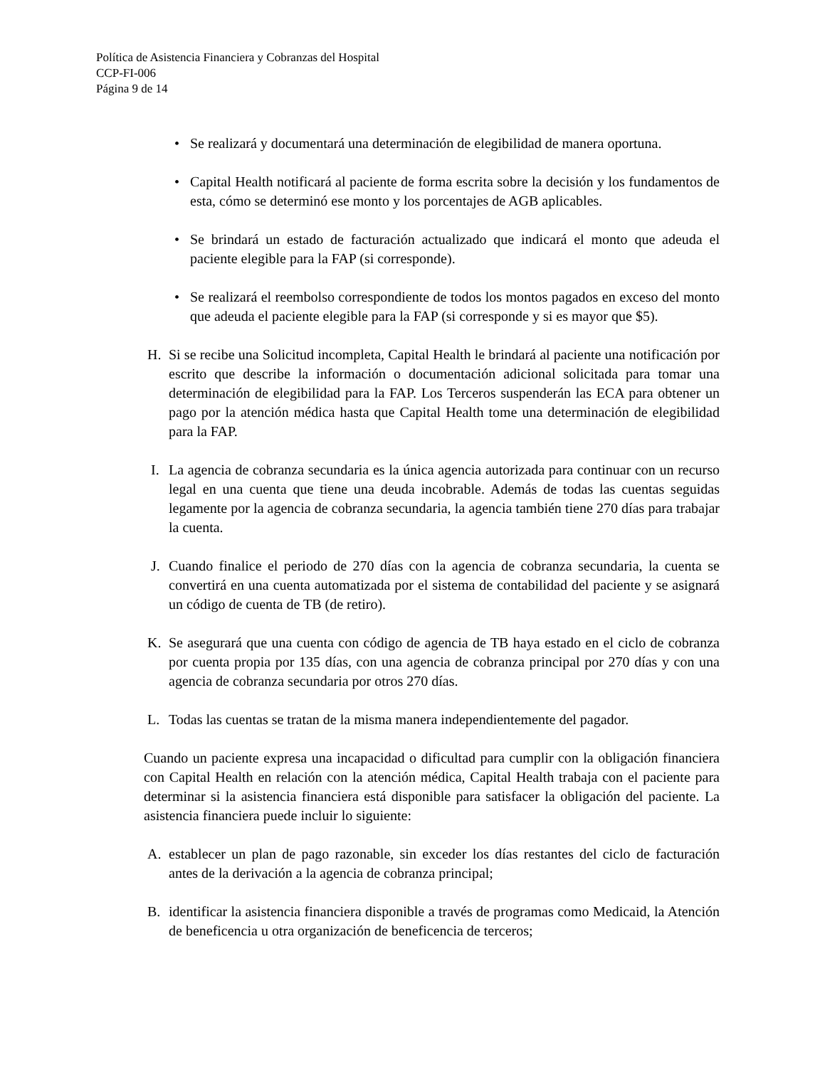Política de Asistencia Financiera y Cobranzas del Hospital
CCP-FI-006
Página 9 de 14
• Se realizará y documentará una determinación de elegibilidad de manera oportuna.
• Capital Health notificará al paciente de forma escrita sobre la decisión y los fundamentos de esta, cómo se determinó ese monto y los porcentajes de AGB aplicables.
• Se brindará un estado de facturación actualizado que indicará el monto que adeuda el paciente elegible para la FAP (si corresponde).
• Se realizará el reembolso correspondiente de todos los montos pagados en exceso del monto que adeuda el paciente elegible para la FAP (si corresponde y si es mayor que $5).
H. Si se recibe una Solicitud incompleta, Capital Health le brindará al paciente una notificación por escrito que describe la información o documentación adicional solicitada para tomar una determinación de elegibilidad para la FAP. Los Terceros suspenderán las ECA para obtener un pago por la atención médica hasta que Capital Health tome una determinación de elegibilidad para la FAP.
I. La agencia de cobranza secundaria es la única agencia autorizada para continuar con un recurso legal en una cuenta que tiene una deuda incobrable. Además de todas las cuentas seguidas legamente por la agencia de cobranza secundaria, la agencia también tiene 270 días para trabajar la cuenta.
J. Cuando finalice el periodo de 270 días con la agencia de cobranza secundaria, la cuenta se convertirá en una cuenta automatizada por el sistema de contabilidad del paciente y se asignará un código de cuenta de TB (de retiro).
K. Se asegurará que una cuenta con código de agencia de TB haya estado en el ciclo de cobranza por cuenta propia por 135 días, con una agencia de cobranza principal por 270 días y con una agencia de cobranza secundaria por otros 270 días.
L. Todas las cuentas se tratan de la misma manera independientemente del pagador.
Cuando un paciente expresa una incapacidad o dificultad para cumplir con la obligación financiera con Capital Health en relación con la atención médica, Capital Health trabaja con el paciente para determinar si la asistencia financiera está disponible para satisfacer la obligación del paciente. La asistencia financiera puede incluir lo siguiente:
A. establecer un plan de pago razonable, sin exceder los días restantes del ciclo de facturación antes de la derivación a la agencia de cobranza principal;
B. identificar la asistencia financiera disponible a través de programas como Medicaid, la Atención de beneficencia u otra organización de beneficencia de terceros;